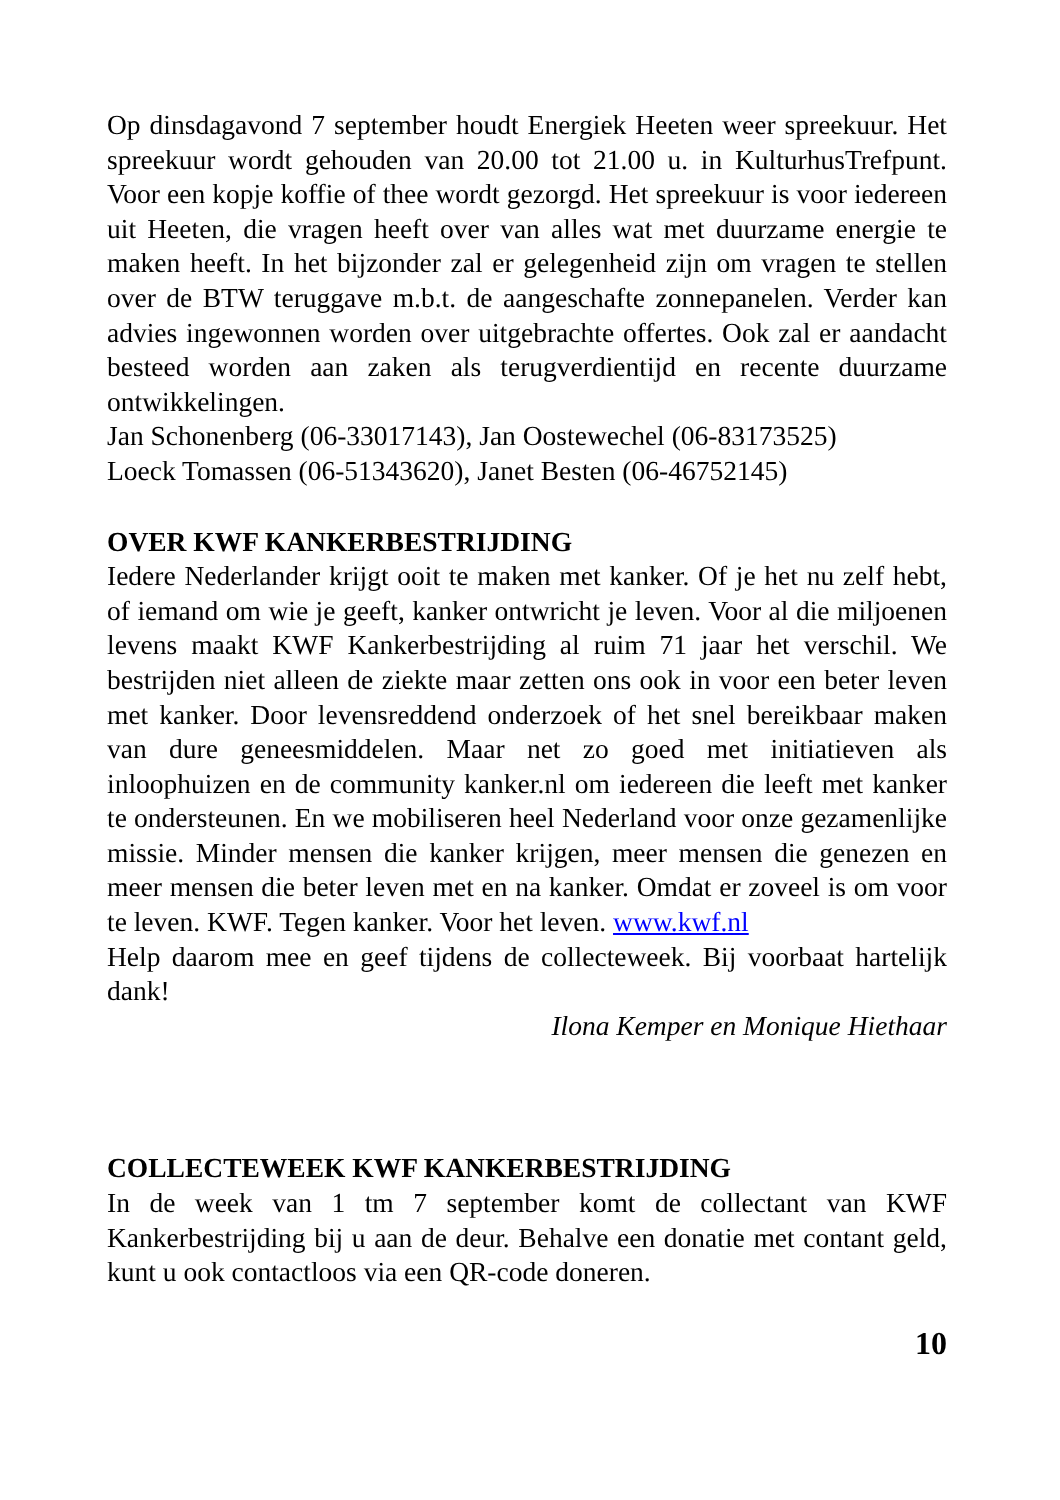Op dinsdagavond 7 september houdt Energiek Heeten weer spreekuur. Het spreekuur wordt gehouden van 20.00 tot 21.00 u. in KulturhusTrefpunt. Voor een kopje koffie of thee wordt gezorgd. Het spreekuur is voor iedereen uit Heeten, die vragen heeft over van alles wat met duurzame energie te maken heeft. In het bijzonder zal er gelegenheid zijn om vragen te stellen over de BTW teruggave m.b.t. de aangeschafte zonnepanelen. Verder kan advies ingewonnen worden over uitgebrachte offertes. Ook zal er aandacht besteed worden aan zaken als terugverdientijd en recente duurzame ontwikkelingen.
Jan Schonenberg (06-33017143), Jan Oostewechel (06-83173525)
Loeck Tomassen (06-51343620), Janet Besten (06-46752145)
OVER KWF KANKERBESTRIJDING
Iedere Nederlander krijgt ooit te maken met kanker. Of je het nu zelf hebt, of iemand om wie je geeft, kanker ontwricht je leven. Voor al die miljoenen levens maakt KWF Kankerbestrijding al ruim 71 jaar het verschil. We bestrijden niet alleen de ziekte maar zetten ons ook in voor een beter leven met kanker. Door levensreddend onderzoek of het snel bereikbaar maken van dure geneesmiddelen. Maar net zo goed met initiatieven als inloophuizen en de community kanker.nl om iedereen die leeft met kanker te ondersteunen. En we mobiliseren heel Nederland voor onze gezamenlijke missie. Minder mensen die kanker krijgen, meer mensen die genezen en meer mensen die beter leven met en na kanker. Omdat er zoveel is om voor te leven. KWF. Tegen kanker. Voor het leven. www.kwf.nl
Help daarom mee en geef tijdens de collecteweek. Bij voorbaat hartelijk dank!
Ilona Kemper en Monique Hiethaar
COLLECTEWEEK KWF KANKERBESTRIJDING
In de week van 1 tm 7 september komt de collectant van KWF Kankerbestrijding bij u aan de deur. Behalve een donatie met contant geld, kunt u ook contactloos via een QR-code doneren.
10